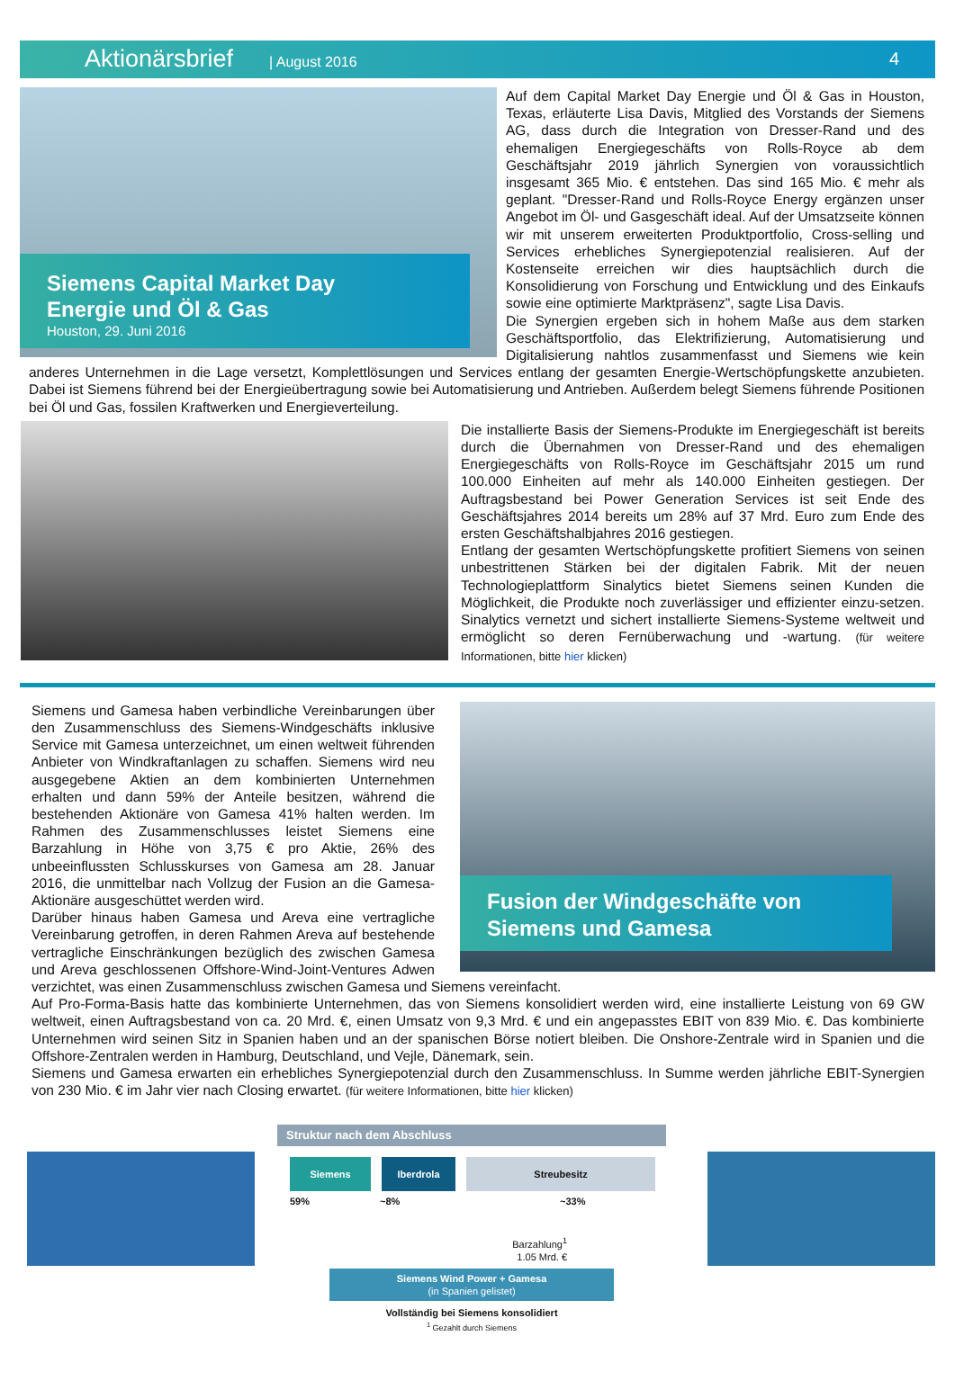Aktionärsbrief | August 2016 4
Siemens Capital Market Day
Energie und Öl & Gas
Houston, 29. Juni 2016
Auf dem Capital Market Day Energie und Öl & Gas in Houston, Texas, erläuterte Lisa Davis, Mitglied des Vorstands der Siemens AG, dass durch die Integration von Dresser-Rand und des ehemaligen Energiegeschäfts von Rolls-Royce ab dem Geschäftsjahr 2019 jährlich Synergien von voraussichtlich insgesamt 365 Mio. € entstehen. Das sind 165 Mio. € mehr als geplant. "Dresser-Rand und Rolls-Royce Energy ergänzen unser Angebot im Öl- und Gasgeschäft ideal. Auf der Umsatzseite können wir mit unserem erweiterten Produktportfolio, Cross-selling und Services erhebliches Synergiepotenzial realisieren. Auf der Kostenseite erreichen wir dies hauptsächlich durch die Konsolidierung von Forschung und Entwicklung und des Einkaufs sowie eine optimierte Marktpräsenz", sagte Lisa Davis.
Die Synergien ergeben sich in hohem Maße aus dem starken Geschäftsportfolio, das Elektrifizierung, Automatisierung und Digitalisierung nahtlos zusammenfasst und Siemens wie kein anderes Unternehmen in die Lage versetzt, Komplettlösungen und Services entlang der gesamten Energie-Wertschöpfungskette anzubieten. Dabei ist Siemens führend bei der Energieübertragung sowie bei Automatisierung und Antrieben. Außerdem belegt Siemens führende Positionen bei Öl und Gas, fossilen Kraftwerken und Energieverteilung.
Die installierte Basis der Siemens-Produkte im Energiegeschäft ist bereits durch die Übernahmen von Dresser-Rand und des ehemaligen Energiegeschäfts von Rolls-Royce im Geschäftsjahr 2015 um rund 100.000 Einheiten auf mehr als 140.000 Einheiten gestiegen. Der Auftragsbestand bei Power Generation Services ist seit Ende des Geschäftsjahres 2014 bereits um 28% auf 37 Mrd. Euro zum Ende des ersten Geschäftshalbjahres 2016 gestiegen.
Entlang der gesamten Wertschöpfungskette profitiert Siemens von seinen unbestrittenen Stärken bei der digitalen Fabrik. Mit der neuen Technologieplattform Sinalytics bietet Siemens seinen Kunden die Möglichkeit, die Produkte noch zuverlässiger und effizienter einzu-setzen. Sinalytics vernetzt und sichert installierte Siemens-Systeme weltweit und ermöglicht so deren Fernüberwachung und -wartung. (für weitere Informationen, bitte hier klicken)
Fusion der Windgeschäfte von
Siemens und Gamesa
Siemens und Gamesa haben verbindliche Vereinbarungen über den Zusammenschluss des Siemens-Windgeschäfts inklusive Service mit Gamesa unterzeichnet, um einen weltweit führenden Anbieter von Windkraftanlagen zu schaffen. Siemens wird neu ausgegebene Aktien an dem kombinierten Unternehmen erhalten und dann 59% der Anteile besitzen, während die bestehenden Aktionäre von Gamesa 41% halten werden. Im Rahmen des Zusammenschlusses leistet Siemens eine Barzahlung in Höhe von 3,75 € pro Aktie, 26% des unbeeinflussten Schlusskurses von Gamesa am 28. Januar 2016, die unmittelbar nach Vollzug der Fusion an die Gamesa-Aktionäre ausgeschüttet werden wird.
Darüber hinaus haben Gamesa und Areva eine vertragliche Vereinbarung getroffen, in deren Rahmen Areva auf bestehende vertragliche Einschränkungen bezüglich des zwischen Gamesa und Areva geschlossenen Offshore-Wind-Joint-Ventures Adwen verzichtet, was einen Zusammenschluss zwischen Gamesa und Siemens vereinfacht.
Auf Pro-Forma-Basis hatte das kombinierte Unternehmen, das von Siemens konsolidiert werden wird, eine installierte Leistung von 69 GW weltweit, einen Auftragsbestand von ca. 20 Mrd. €, einen Umsatz von 9,3 Mrd. € und ein angepasstes EBIT von 839 Mio. €. Das kombinierte Unternehmen wird seinen Sitz in Spanien haben und an der spanischen Börse notiert bleiben. Die Onshore-Zentrale wird in Spanien und die Offshore-Zentralen werden in Hamburg, Deutschland, und Vejle, Dänemark, sein.
Siemens und Gamesa erwarten ein erhebliches Synergiepotenzial durch den Zusammenschluss. In Summe werden jährliche EBIT-Synergien von 230 Mio. € im Jahr vier nach Closing erwartet. (für weitere Informationen, bitte hier klicken)
Struktur nach dem Abschluss
Siemens Iberdrola Streubesitz
59% ~8% ~33%
Barzahlung<sup>1</sup>
1.05 Mrd. €
Siemens Wind Power + Gamesa
(in Spanien gelistet)
Vollständig bei Siemens konsolidiert
<sup>1</sup> Gezahlt durch Siemens